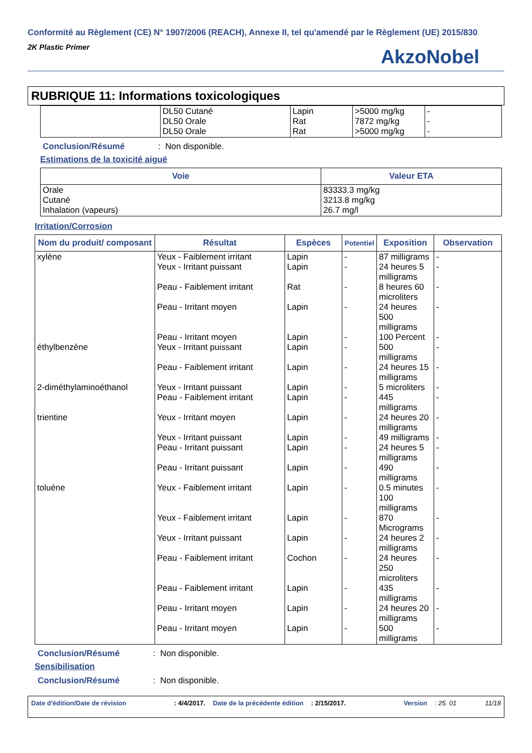Conformité au Règlement (CE) N° 1907/2006 (REACH), Annexe II, tel qu'amendé par le Règlement (UE) 2015/830
2K Plastic Primer
AkzoNobel
RUBRIQUE 11: Informations toxicologiques
| | DL50 Cutané DL50 Orale DL50 Orale | Lapin Rat Rat | >5000 mg/kg 7872 mg/kg >5000 mg/kg | - - - |
Conclusion/Résumé: Non disponible.
Estimations de la toxicité aiguë
| Voie | Valeur ETA |
| --- | --- |
| Orale Cutané Inhalation (vapeurs) | 83333.3 mg/kg 3213.8 mg/kg 26.7 mg/l |
Irritation/Corrosion
| Nom du produit/ composant | Résultat | Espèces | Potentiel | Exposition | Observation |
| --- | --- | --- | --- | --- | --- |
| xylène éthylbenzène 2-diméthylaminoéthanol trientine toluène | Yeux - Faiblement irritant Yeux - Irritant puissant Peau - Faiblement irritant Peau - Irritant moyen Peau - Irritant moyen Yeux - Irritant puissant Peau - Faiblement irritant Yeux - Irritant puissant Peau - Faiblement irritant Yeux - Irritant moyen Yeux - Irritant puissant Peau - Irritant puissant Peau - Irritant puissant Yeux - Faiblement irritant Yeux - Faiblement irritant Yeux - Irritant puissant Peau - Faiblement irritant Peau - Faiblement irritant Peau - Irritant moyen Peau - Irritant moyen | Lapin Lapin Rat Lapin Lapin Lapin Lapin Lapin Lapin Lapin Lapin Lapin Lapin Lapin Lapin Lapin Cochon Lapin Lapin Lapin | - - - - - - - - - - - - - - - - - - - - | 87 milligrams 24 heures 5 milligrams 8 heures 60 microliters 24 heures 500 milligrams 100 Percent 500 milligrams 24 heures 15 milligrams 5 microliters 445 milligrams 24 heures 20 milligrams 49 milligrams 24 heures 5 milligrams 490 milligrams 0.5 minutes 100 milligrams 870 Micrograms 24 heures 2 milligrams 24 heures 250 microliters 435 milligrams 24 heures 20 milligrams 500 milligrams | - - - - - - - - - - - - - - - - - - - - |
Conclusion/Résumé: Non disponible.
Sensibilisation
Conclusion/Résumé: Non disponible.
Date d'édition/Date de révision: 4/4/2017. Date de la précédente édition: 2/15/2017. Version: 25. 01 11/18